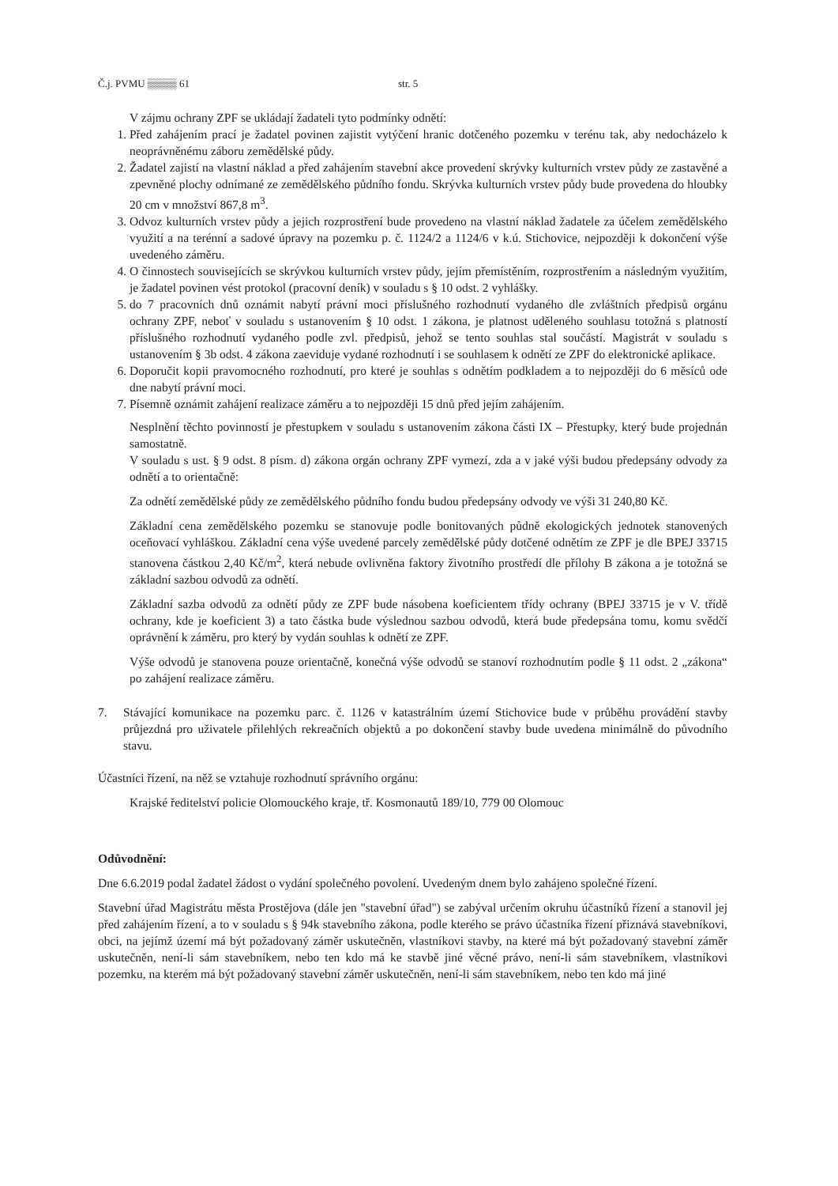Č.j. PVMU ▒▒▒▒ 61 str. 5
V zájmu ochrany ZPF se ukládají žadateli tyto podmínky odnětí:
1. Před zahájením prací je žadatel povinen zajistit vytýčení hranic dotčeného pozemku v terénu tak, aby nedocházelo k neoprávněnému záboru zemědělské půdy.
2. Žadatel zajistí na vlastní náklad a před zahájením stavební akce provedení skrývky kulturních vrstev půdy ze zastavěné a zpevněné plochy odnímané ze zemědělského půdního fondu. Skrývka kulturních vrstev půdy bude provedena do hloubky 20 cm v množství 867,8 m<sup>3</sup>.
3. Odvoz kulturních vrstev půdy a jejich rozprostření bude provedeno na vlastní náklad žadatele za účelem zemědělského využití a na terénní a sadové úpravy na pozemku p. č. 1124/2 a 1124/6 v k.ú. Stichovice, nejpozději k dokončení výše uvedeného záměru.
4. O činnostech souvisejících se skrývkou kulturních vrstev půdy, jejím přemístěním, rozprostřením a následným využitím, je žadatel povinen vést protokol (pracovní deník) v souladu s § 10 odst. 2 vyhlášky.
5. do 7 pracovních dnů oznámit nabytí právní moci příslušného rozhodnutí vydaného dle zvláštních předpisů orgánu ochrany ZPF, neboť v souladu s ustanovením § 10 odst. 1 zákona, je platnost uděleného souhlasu totožná s platností příslušného rozhodnutí vydaného podle zvl. předpisů, jehož se tento souhlas stal součástí. Magistrát v souladu s ustanovením § 3b odst. 4 zákona zaeviduje vydané rozhodnutí i se souhlasem k odnětí ze ZPF do elektronické aplikace.
6. Doporučit kopii pravomocného rozhodnutí, pro které je souhlas s odnětím podkladem a to nejpozději do 6 měsíců ode dne nabytí právní moci.
7. Písemně oznámit zahájení realizace záměru a to nejpozději 15 dnů před jejím zahájením.
Nesplnění těchto povinností je přestupkem v souladu s ustanovením zákona části IX – Přestupky, který bude projednán samostatně.
V souladu s ust. § 9 odst. 8 písm. d) zákona orgán ochrany ZPF vymezí, zda a v jaké výši budou předepsány odvody za odnětí a to orientačně:
Za odnětí zemědělské půdy ze zemědělského půdního fondu budou předepsány odvody ve výši 31 240,80 Kč.
Základní cena zemědělského pozemku se stanovuje podle bonitovaných půdně ekologických jednotek stanovených oceňovací vyhláškou. Základní cena výše uvedené parcely zemědělské půdy dotčené odnětím ze ZPF je dle BPEJ 33715 stanovena částkou 2,40 Kč/m<sup>2</sup>, která nebude ovlivněna faktory životního prostředí dle přílohy B zákona a je totožná se základní sazbou odvodů za odnětí.
Základní sazba odvodů za odnětí půdy ze ZPF bude násobena koeficientem třídy ochrany (BPEJ 33715 je v V. třídě ochrany, kde je koeficient 3) a tato částka bude výslednou sazbou odvodů, která bude předepsána tomu, komu svědčí oprávnění k záměru, pro který by vydán souhlas k odnětí ze ZPF.
Výše odvodů je stanovena pouze orientačně, konečná výše odvodů se stanoví rozhodnutím podle § 11 odst. 2 „zákona“ po zahájení realizace záměru.
7. Stávající komunikace na pozemku parc. č. 1126 v katastrálním území Stichovice bude v průběhu provádění stavby průjezdná pro uživatele přilehlých rekreačních objektů a po dokončení stavby bude uvedena minimálně do původního stavu.
Účastníci řízení, na něž se vztahuje rozhodnutí správního orgánu:
Krajské ředitelství policie Olomouckého kraje, tř. Kosmonautů 189/10, 779 00 Olomouc
Odůvodnění:
Dne 6.6.2019 podal žadatel žádost o vydání společného povolení. Uvedeným dnem bylo zahájeno společné řízení.
Stavební úřad Magistrátu města Prostějova (dále jen "stavební úřad") se zabýval určením okruhu účastníků řízení a stanovil jej před zahájením řízení, a to v souladu s § 94k stavebního zákona, podle kterého se právo účastníka řízení přiznává stavebníkovi, obci, na jejímž území má být požadovaný záměr uskutečněn, vlastníkovi stavby, na které má být požadovaný stavební záměr uskutečněn, není-li sám stavebníkem, nebo ten kdo má ke stavbě jiné věcné právo, není-li sám stavebníkem, vlastníkovi pozemku, na kterém má být požadovaný stavební záměr uskutečněn, není-li sám stavebníkem, nebo ten kdo má jiné